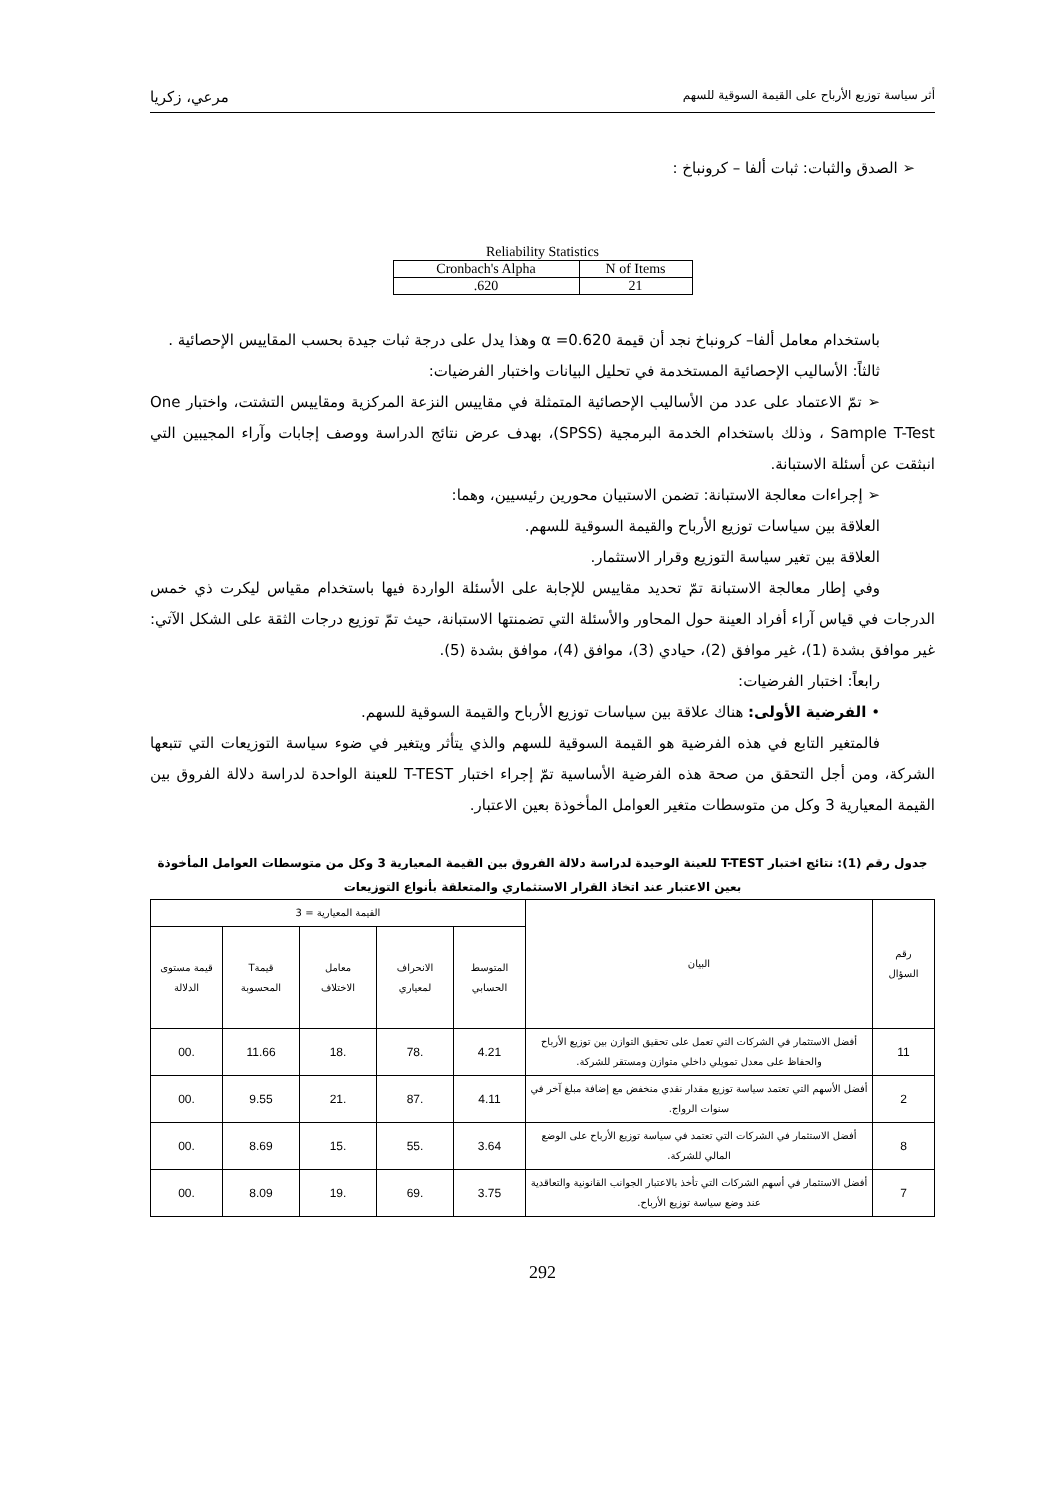أثر سياسة توزيع الأرباح على القيمة السوقية للسهم مرعي، زكريا
➢ الصدق والثبات: ثبات ألفا – كرونباخ :
Reliability Statistics
| Cronbach's Alpha | N of Items |
| .620 | 21 |
باستخدام معامل ألفا– كرونباخ نجد أن قيمة α =0.620 وهذا يدل على درجة ثبات جيدة بحسب المقاييس الإحصائية .
ثالثاً: الأساليب الإحصائية المستخدمة في تحليل البيانات واختبار الفرضيات:
➢ تمّ الاعتماد على عدد من الأساليب الإحصائية المتمثلة في مقاييس النزعة المركزية ومقاييس التشتت، واختبار One Sample T-Test ، وذلك باستخدام الخدمة البرمجية (SPSS)، بهدف عرض نتائج الدراسة ووصف إجابات وآراء المجيبين التي انبثقت عن أسئلة الاستبانة.
➢ إجراءات معالجة الاستبانة: تضمن الاستبيان محورين رئيسيين، وهما:
العلاقة بين سياسات توزيع الأرباح والقيمة السوقية للسهم.
العلاقة بين تغير سياسة التوزيع وقرار الاستثمار.
وفي إطار معالجة الاستبانة تمّ تحديد مقاييس للإجابة على الأسئلة الواردة فيها باستخدام مقياس ليكرت ذي خمس الدرجات في قياس آراء أفراد العينة حول المحاور والأسئلة التي تضمنتها الاستبانة، حيث تمّ توزيع درجات الثقة على الشكل الآتي: غير موافق بشدة (1)، غير موافق (2)، حيادي (3)، موافق (4)، موافق بشدة (5).
رابعاً: اختبار الفرضيات:
• الفرضية الأولى: هناك علاقة بين سياسات توزيع الأرباح والقيمة السوقية للسهم.
فالمتغير التابع في هذه الفرضية هو القيمة السوقية للسهم والذي يتأثر ويتغير في ضوء سياسة التوزيعات التي تتبعها الشركة، ومن أجل التحقق من صحة هذه الفرضية الأساسية تمّ إجراء اختبار T-TEST للعينة الواحدة لدراسة دلالة الفروق بين القيمة المعيارية 3 وكل من متوسطات متغير العوامل المأخوذة بعين الاعتبار.
جدول رقم (1): نتائج اختبار T-TEST للعينة الوحيدة لدراسة دلالة الفروق بين القيمة المعيارية 3 وكل من متوسطات العوامل المأخوذة بعين الاعتبار عند اتخاذ القرار الاستثماري والمتعلقة بأنواع التوزيعات
| رقم السؤال | البيان | القيمة المعيارية = 3 | | | | |
| --- | --- | --- | --- | --- | --- | --- |
| | | المتوسط الحسابي | الانحراف لمعياري | معامل الاختلاف | قيمةT المحسوبة | قيمة مستوى الدلالة |
| 11 | أفضل الاستثمار في الشركات التي تعمل على تحقيق التوازن بين توزيع الأرباح والحفاظ على معدل تمويلي داخلي متوازن ومستقر للشركة. | 4.21 | .78 | .18 | 11.66 | .00 |
| 2 | أفضل الأسهم التي تعتمد سياسة توزيع مقدار نقدي منخفض مع إضافة مبلغ آخر في سنوات الرواج. | 4.11 | .87 | .21 | 9.55 | .00 |
| 8 | أفضل الاستثمار في الشركات التي تعتمد في سياسة توزيع الأرباح على الوضع المالي للشركة. | 3.64 | .55 | .15 | 8.69 | .00 |
| 7 | أفضل الاستثمار في أسهم الشركات التي تأخذ بالاعتبار الجوانب القانونية والتعاقدية عند وضع سياسة توزيع الأرباح. | 3.75 | .69 | .19 | 8.09 | .00 |
292